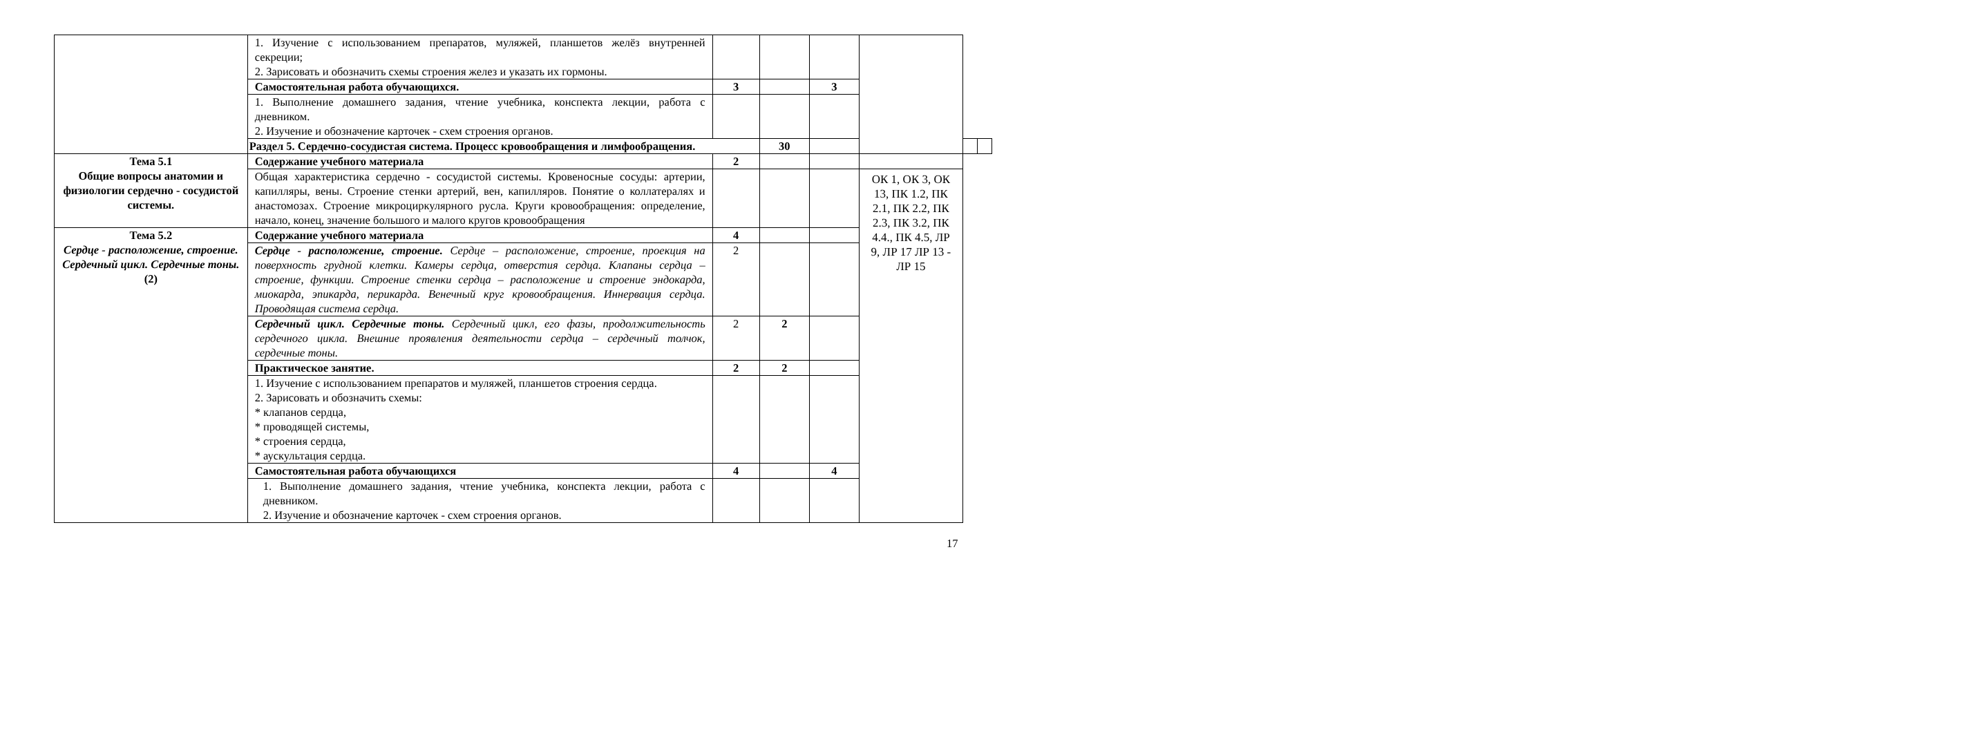| | 1. Изучение с использованием препаратов, муляжей, планшетов желёз внутренней секреции; 2. Зарисовать и обозначить схемы строения желез и указать их гормоны. | | | | | | |
| | Самостоятельная работа обучающихся. | 3 | | 3 | | | |
| | 1. Выполнение домашнего задания, чтение учебника, конспекта лекции, работа с дневником. 2. Изучение и обозначение карточек - схем строения органов. | | | | | | |
| | Раздел 5. Сердечно-сосудистая система. Процесс кровообращения и лимфообращения. | | 30 | | | | |
| Тема 5.1 Общие вопросы анатомии и физиологии сердечно - сосудистой системы. | Содержание учебного материала | 2 | | | | | |
| | Общая характеристика сердечно - сосудистой системы. Кровеносные сосуды: артерии, капилляры, вены. Строение стенки артерий, вен, капилляров. Понятие о коллатералях и анастомозах. Строение микроциркулярного русла. Круги кровообращения: определение, начало, конец, значение большого и малого кругов кровообращения | | | | ОК 1, ОК 3, ОК 13, ПК 1.2, ПК 2.1, ПК 2.2, ПК 2.3, ПК 3.2, ПК 4.4., ПК 4.5, ЛР 9, ЛР 17 ЛР 13 - ЛР 15 | | |
| Тема 5.2 Сердце - расположение, строение. Сердечный цикл. Сердечные тоны. (2) | Содержание учебного материала | 4 | | | | | |
| | Сердце - расположение, строение. Сердце – расположение, строение, проекция на поверхность грудной клетки. Камеры сердца, отверстия сердца. Клапаны сердца – строение, функции. Строение стенки сердца – расположение и строение эндокарда, миокарда, эпикарда, перикарда. Венечный круг кровообращения. Иннервация сердца. Проводящая система сердца. | 2 | | | | | |
| | Сердечный цикл. Сердечные тоны. Сердечный цикл, его фазы, продолжительность сердечного цикла. Внешние проявления деятельности сердца – сердечный толчок, сердечные тоны. | 2 | 2 | | | | |
| | Практическое занятие. | 2 | 2 | | | | |
| | 1. Изучение с использованием препаратов и муляжей, планшетов строения сердца. 2. Зарисовать и обозначить схемы: * клапанов сердца, * проводящей системы, * строения сердца, * аускультация сердца. | | | | | | |
| | Самостоятельная работа обучающихся | 4 | | 4 | | | |
| | 1. Выполнение домашнего задания, чтение учебника, конспекта лекции, работа с дневником. 2. Изучение и обозначение карточек - схем строения органов. | | | | | | |
17